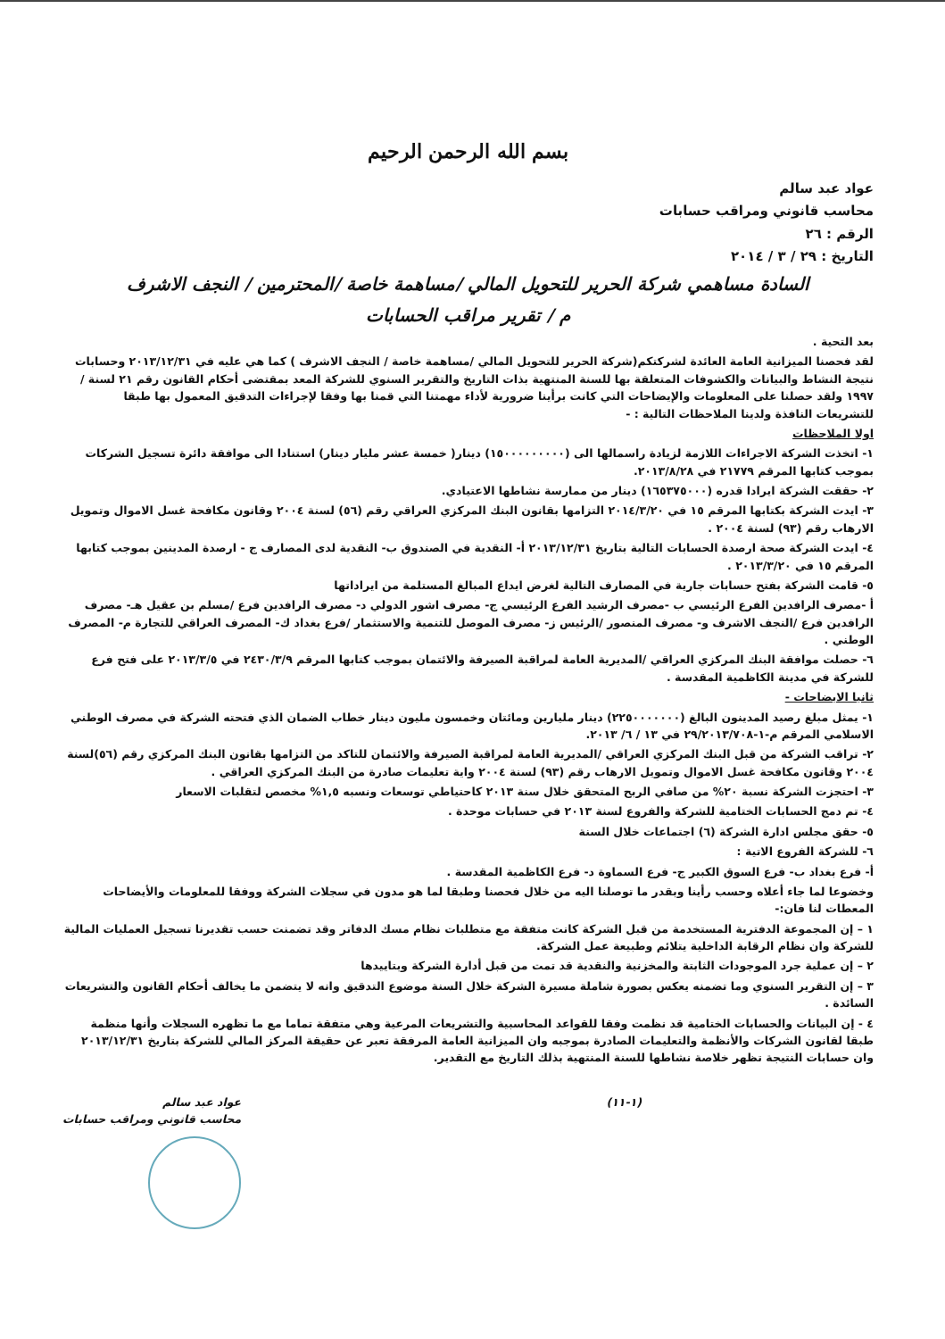بسم الله الرحمن الرحيم
عواد عبد سالم
محاسب قانوني ومراقب حسابات
الرقم : ٢٦
التاريخ : ٢٩ / ٣ / ٢٠١٤
السادة مساهمي شركة الحرير للتحويل المالي /مساهمة خاصة /المحترمين / النجف الاشرف
م / تقرير مراقب الحسابات
بعد التحية .
لقد فحصنا الميزانية العامة العائدة لشركتكم(شركة الحرير للتحويل المالي /مساهمة خاصة / النجف الاشرف ) كما هي عليه في ٢٠١٣/١٢/٣١ وحسابات نتيجة النشاط والبيانات والكشوفات المتعلقة بها للسنة المنتهية بذات التاريخ والتقرير السنوي للشركة المعد بمقتضى أحكام القانون رقم ٢١ لسنة /١٩٩٧ ولقد حصلنا على المعلومات والإيضاحات التي كانت برأينا ضرورية لأداء مهمتنا التي قمنا بها وفقا لإجراءات التدقيق المعمول بها طبقا للتشريعات النافذة ولدينا الملاحظات التالية : -
اولا الملاحظات
١- اتخذت الشركة الاجراءات اللازمة لزيادة راسمالها الى (١٥٠٠٠٠٠٠٠٠٠) دينار( خمسة عشر مليار دينار) استنادا الى موافقة دائرة تسجيل الشركات بموجب كتابها المرقم ٢١٧٧٩ في ٢٠١٣/٨/٢٨.
٢- حققت الشركة ايرادا قدره (١٦٥٣٧٥٠٠٠) دينار من ممارسة نشاطها الاعتيادي.
٣- ايدت الشركة بكتابها المرقم ١٥ في ٢٠١٤/٣/٢٠ التزامها بقانون البنك المركزي العراقي رقم (٥٦) لسنة ٢٠٠٤ وقانون مكافحة غسل الاموال وتمويل الارهاب رقم (٩٣) لسنة ٢٠٠٤ .
٤- ايدت الشركة صحة ارصدة الحسابات التالية بتاريخ ٢٠١٣/١٢/٣١ أ- النقدية في الصندوق ب- النقدية لدى المصارف ج - ارصدة المدينين بموجب كتابها المرقم ١٥ في ٢٠١٣/٣/٢٠ .
٥- قامت الشركة بفتح حسابات جارية في المصارف التالية لغرض ايداع المبالغ المستلمة من ايراداتها
أ -مصرف الرافدين الفرع الرئيسي ب -مصرف الرشيد الفرع الرئيسي ج- مصرف اشور الدولي د- مصرف الرافدين فرع /مسلم بن عقيل هـ- مصرف الرافدين فرع /النجف الاشرف و- مصرف المنصور /الرئيس ز- مصرف الموصل للتنمية والاستثمار /فرع بغداد ك- المصرف العراقي للتجارة م- المصرف الوطني .
٦- حصلت موافقة البنك المركزي العراقي /المديرية العامة لمراقبة الصيرفة والائتمان بموجب كتابها المرقم ٢٤٣٠/٣/٩ في ٢٠١٣/٣/٥ على فتح فرع للشركة في مدينة الكاظمية المقدسة .
ثانيا الايضاحات -
١- يمثل مبلغ رصيد المدينون البالغ (٢٢٥٠٠٠٠٠٠٠) دينار مليارين ومائتان وخمسون مليون دينار خطاب الضمان الذي فتحته الشركة في مصرف الوطني الاسلامي المرقم م-١-٢٩/٢٠١٣/٧٠٨ في ١٣ / ٦/ ٢٠١٣.
٢- تراقب الشركة من قبل البنك المركزي العراقي /المديرية العامة لمراقبة الصيرفة والائتمان للتاكد من التزامها بقانون البنك المركزي رقم (٥٦)لسنة ٢٠٠٤ وقانون مكافحة غسل الاموال وتمويل الارهاب رقم (٩٣) لسنة ٢٠٠٤ واية تعليمات صادرة من البنك المركزي العراقي .
٣- احتجزت الشركة نسبة ٢٠% من صافي الربح المتحقق خلال سنة ٢٠١٣ كاحتياطي توسعات ونسبه ١,٥% مخصص لتقلبات الاسعار
٤- تم دمج الحسابات الختامية للشركة والفروع لسنة ٢٠١٣ في حسابات موحدة .
٥- حقق مجلس ادارة الشركة (٦) اجتماعات خلال السنة
٦- للشركة الفروع الاتية :
أ- فرع بغداد ب- فرع السوق الكبير ج- فرع السماوة د- فرع الكاظمية المقدسة .
وخضوعا لما جاء أعلاه وحسب رأينا وبقدر ما توصلنا اليه من خلال فحصنا وطبقا لما هو مدون في سجلات الشركة ووفقا للمعلومات والأيضاحات المعطات لنا فان:-
١ – إن المجموعة الدفترية المستخدمة من قبل الشركة كانت متفقة مع متطلبات نظام مسك الدفاتر وقد تضمنت حسب تقديرنا تسجيل العمليات المالية للشركة وان نظام الرقابة الداخلية يتلائم وطبيعة عمل الشركة.
٢ – إن عملية جرد الموجودات الثابتة والمخزنية والنقدية قد تمت من قبل أدارة الشركة وبتاييدها
٣ – إن التقرير السنوي وما تضمنه يعكس بصورة شاملة مسيرة الشركة خلال السنة موضوع التدقيق وانه لا يتضمن ما يخالف أحكام القانون والتشريعات السائدة .
٤ - إن البيانات والحسابات الختامية قد نظمت وفقا للقواعد المحاسبية والتشريعات المرعية وهي متفقة تماما مع ما تظهره السجلات وأنها منظمة طبقا لقانون الشركات والأنظمة والتعليمات الصادرة بموجبه وان الميزانية العامة المرفقة تعبر عن حقيقة المركز المالي للشركة بتاريخ ٢٠١٣/١٢/٣١ وان حسابات النتيجة تظهر خلاصة نشاطها للسنة المنتهية بذلك التاريخ مع التقدير.
عواد عبد سالم
محاسب قانوني ومراقب حسابات
(١-١١)